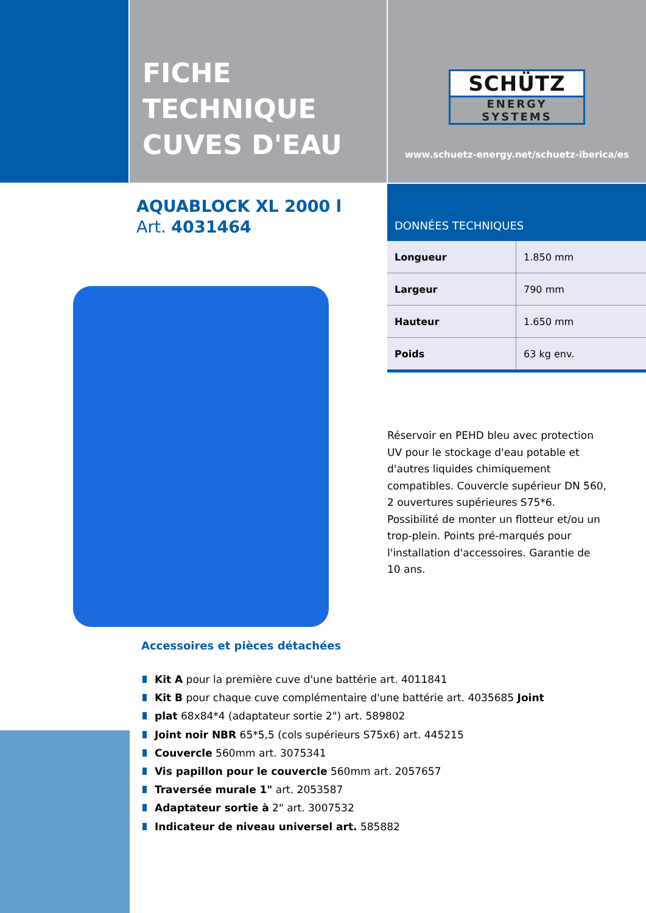FICHE
TECHNIQUE
CUVES D'EAU
SCHÜTZ
ENERGY SYSTEMS
www.schuetz-energy.net/schuetz-iberica/es
AQUABLOCK XL 2000 l
Art. 4031464
DONNÉES TECHNIQUES
| Longueur | 1.850 mm |
| Largeur | 790 mm |
| Hauteur | 1.650 mm |
| Poids | 63 kg env. |
Réservoir en PEHD bleu avec protection UV pour le stockage d'eau potable et d'autres liquides chimiquement compatibles. Couvercle supérieur DN 560, 2 ouvertures supérieures S75*6. Possibilité de monter un flotteur et/ou un trop-plein. Points pré-marqués pour l'installation d'accessoires. Garantie de 10 ans.
Accessoires et pièces détachées
Kit A pour la première cuve d'une battérie art. 4011841
Kit B pour chaque cuve complémentaire d'une battérie art. 4035685 Joint
plat 68x84*4 (adaptateur sortie 2") art. 589802
Joint noir NBR 65*5,5 (cols supérieurs S75x6) art. 445215
Couvercle 560mm art. 3075341
Vis papillon pour le couvercle 560mm art. 2057657
Traversée murale 1" art. 2053587
Adaptateur sortie à 2" art. 3007532
Indicateur de niveau universel art. 585882